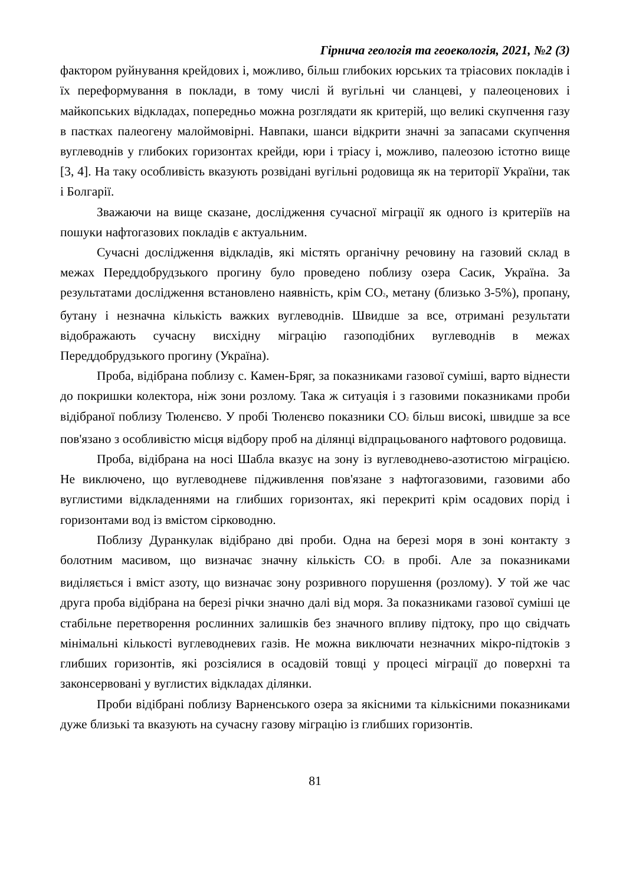Гірнича геологія та геоекологія, 2021, №2 (3)
фактором руйнування крейдових і, можливо, більш глибоких юрських та тріасових покладів і їх переформування в поклади, в тому числі й вугільні чи сланцеві, у палеоценових і майкопських відкладах, попередньо можна розглядати як критерій, що великі скупчення газу в пастках палеогену малоймовірні. Навпаки, шанси відкрити значні за запасами скупчення вуглеводнів у глибоких горизонтах крейди, юри і тріасу і, можливо, палеозою істотно вище [3, 4]. На таку особливість вказують розвідані вугільні родовища як на території України, так і Болгарії.
Зважаючи на вище сказане, дослідження сучасної міграції як одного із критеріїв на пошуки нафтогазових покладів є актуальним.
Сучасні дослідження відкладів, які містять органічну речовину на газовий склад в межах Переддобрудзького прогину було проведено поблизу озера Сасик, Україна. За результатами дослідження встановлено наявність, крім CO<sub>2</sub>, метану (близько 3-5%), пропану, бутану і незначна кількість важких вуглеводнів. Швидше за все, отримані результати відображають сучасну висхідну міграцію газоподібних вуглеводнів в межах Переддобрудзького прогину (Україна).
Проба, відібрана поблизу с. Камен-Бряг, за показниками газової суміші, варто віднести до покришки колектора, ніж зони розлому. Така ж ситуація і з газовими показниками проби відібраної поблизу Тюленєво. У пробі Тюленєво показники CO<sub>2</sub> більш високі, швидше за все пов'язано з особливістю місця відбору проб на ділянці відпрацьованого нафтового родовища.
Проба, відібрана на носі Шабла вказує на зону із вуглеводнево-азотистою міграцією. Не виключено, що вуглеводневе підживлення пов'язане з нафтогазовими, газовими або вуглистими відкладеннями на глибших горизонтах, які перекриті крім осадових порід і горизонтами вод із вмістом сірководню.
Поблизу Дуранкулак відібрано дві проби. Одна на березі моря в зоні контакту з болотним масивом, що визначає значну кількість CO<sub>2</sub> в пробі. Але за показниками виділяється і вміст азоту, що визначає зону розривного порушення (розлому). У той же час друга проба відібрана на березі річки значно далі від моря. За показниками газової суміші це стабільне перетворення рослинних залишків без значного впливу підтоку, про що свідчать мінімальні кількості вуглеводневих газів. Не можна виключати незначних мікро-підтоків з глибших горизонтів, які розсіялися в осадовій товщі у процесі міграції до поверхні та законсервовані у вуглистих відкладах ділянки.
Проби відібрані поблизу Варненського озера за якісними та кількісними показниками дуже близькі та вказують на сучасну газову міграцію із глибших горизонтів.
81